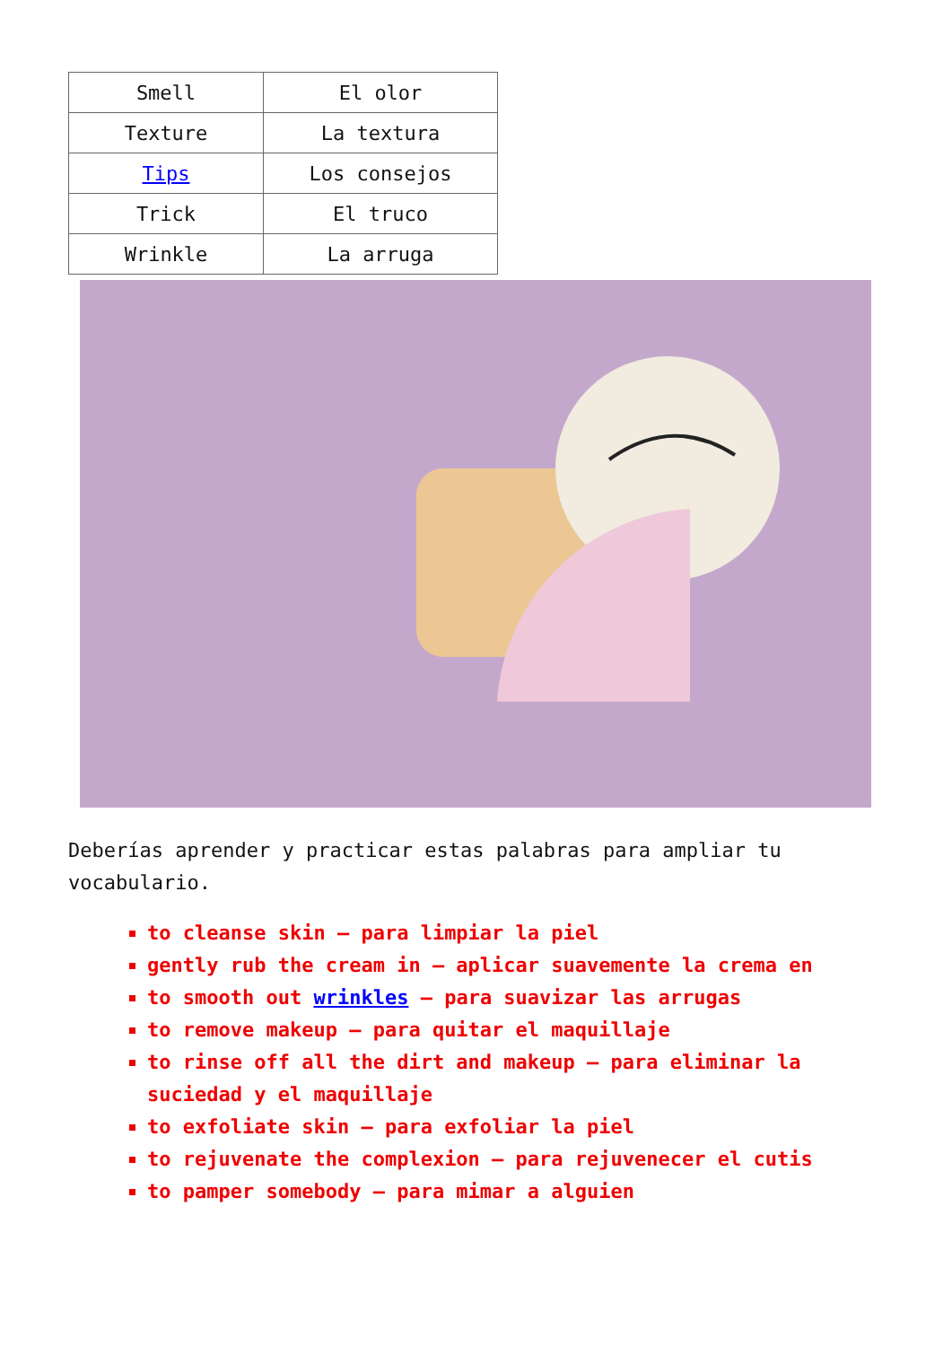| Smell | El olor |
| Texture | La textura |
| Tips | Los consejos |
| Trick | El truco |
| Wrinkle | La arruga |
Deberías aprender y practicar estas palabras para ampliar tu vocabulario.
to cleanse skin – para limpiar la piel
gently rub the cream in – aplicar suavemente la crema en
to smooth out wrinkles – para suavizar las arrugas
to remove makeup – para quitar el maquillaje
to rinse off all the dirt and makeup – para eliminar la suciedad y el maquillaje
to exfoliate skin – para exfoliar la piel
to rejuvenate the complexion – para rejuvenecer el cutis
to pamper somebody – para mimar a alguien